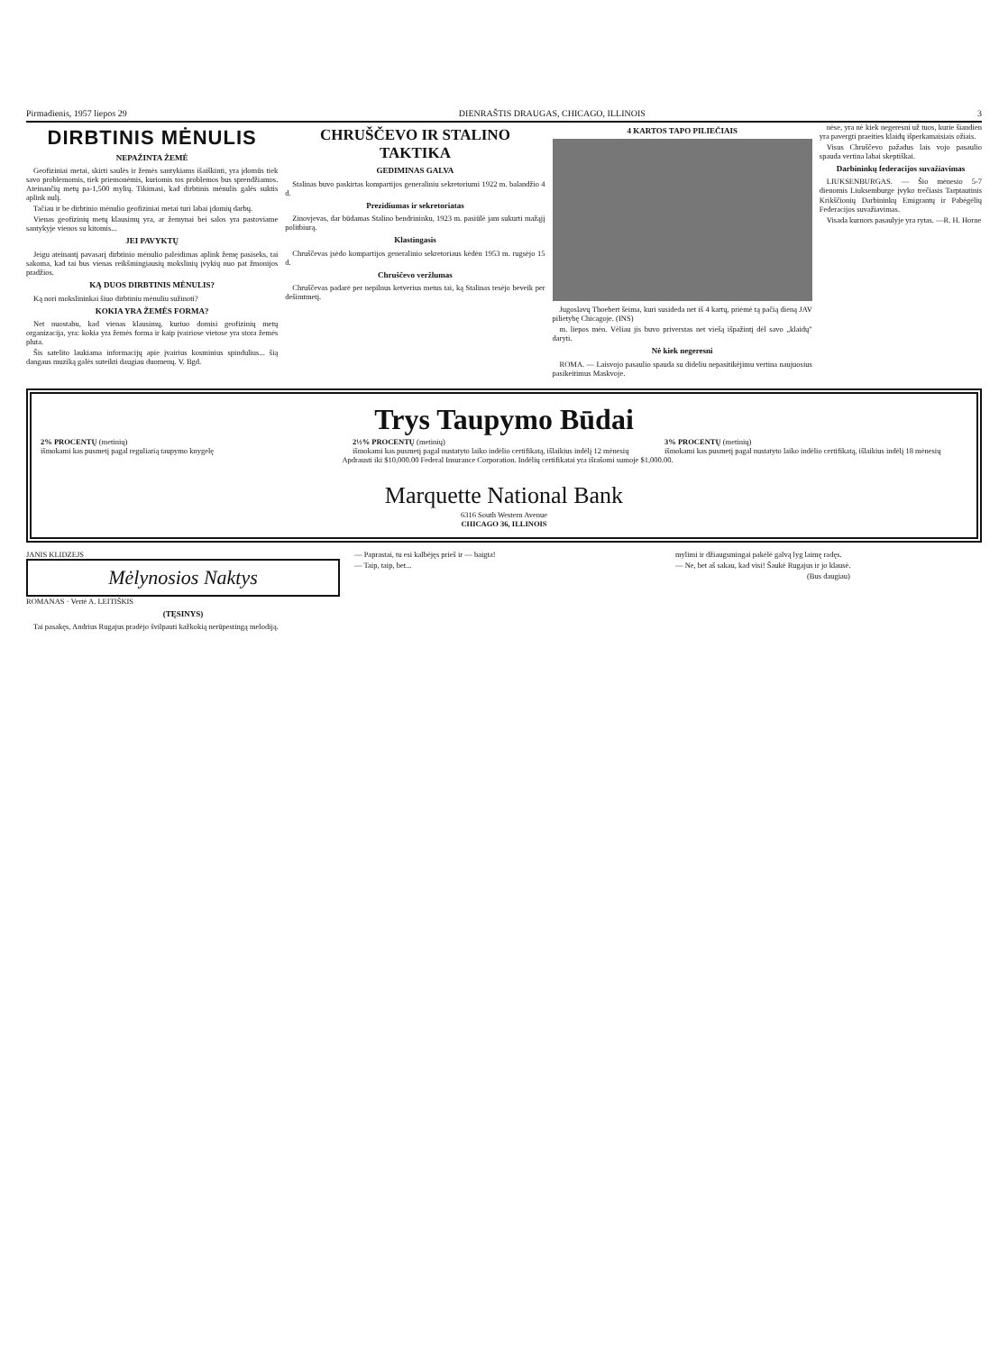Pirmadienis, 1957 liepos 29 DIENRAŠTIS DRAUGAS, CHICAGO, ILLINOIS 3
DIRBTINIS MĖNULIS
NEPAŽINTA ŽEMĖ
Geofiziniai metai, skirti saulės ir žemės santykiams išaiškinti, yra įdomūs tiek savo problemomis, tiek priemonėmis, kuriomis tos problemos bus sprendžiamos. Ateinančių metų pa-1,500 mylių. Tikimasi, kad dirbtinis mėnulis galės suktis aplink nulį.
Tačiau ir be dirbtinio mėnulio geofiziniai metai turi labai įdomių darbų.
Vienas geofizinių metų klausimų yra, ar žemynai bei salos yra pastoviame santykyje vienos su kitomis...
JEI PAVYKTŲ
Jeigu ateinantį pavasarį dirbtinio mėnulio paleidimas aplink žemę pasiseks, tai sakoma, kad tai bus vienas reikšmingiausių mokslinių įvykių nuo pat žmonijos pradžios.
KĄ DUOS DIRBTINIS MĖNULIS?
Ką nori mokslininkai šiuo dirbtiniu mėnuliu sužinoti?
KOKIA YRA ŽEMĖS FORMA?
Net nuostabu, kad vienas klausimų, kuriuo domisi geofizinių metų organizacija, yra: kokia yra žemės forma ir kaip įvairiose vietose yra stora žemės pluta.
Šis satelito laukiama informacijų apie įvairius kosminius spindulius... šią dangaus muziką galės suteikti daugiau duomenų. V. Bgd.
CHRUŠČEVO IR STALINO TAKTIKA
GEDIMINAS GALVA
Stalinas buvo paskirtas kompartijos generaliniu sekretoriumi 1922 m. balandžio 4 d.
Prezidiumas ir sekretoriatas
Zinovjevas, dar būdamas Stalino bendrininku, 1923 m. pasiūlė jam sukurti mažąjį politbiurą.
Klastingasis
Chruščevas įsėdo kompartijos generalinio sekretoriaus kėdėn 1953 m. rugsėjo 15 d.
Chruščevo veržlumas
Chruščevas padarė per nepilnus ketverius metus tai, ką Stalinas tesėjo beveik per dešimtmetį.
4 KARTOS TAPO PILIEČIAIS
Jugoslavų Thoebert šeima, kuri susideda net iš 4 kartų, priėmė tą pačią dieną JAV pilietybę Chicagoje. (INS)
m. liepos mėn. Vėliau jis buvo priverstas net viešą išpažintį dėl savo „klaidų" daryti.
Nė kiek negeresni
ROMA. — Laisvojo pasaulio spauda su dideliu nepasitikėjimu vertina naujuosius pasikeitimus Maskvoje.
nėse, yra nė kiek negeresni už tuos, kurie šiandien yra pavergti praeities klaidų išperkamaisiais ožiais.
Visus Chruščevo pažadus lais vojo pasaulio spauda vertina labai skeptiškai.
Darbininkų federacijos suvažiavimas
LIUKSENBURGAS. — Šio mėnesio 5-7 dienomis Liuksemburge įvyko trečiasis Tarptautinis Krikščionių Darbininkų Emigrantų ir Pabėgėlių Federacijos suvažiavimas.
Visada kurnors pasaulyje yra rytas. —R. H. Horne
Trys Taupymo Būdai
2% PROCENTŲ (metinių)
išmokami kas pusmetį pagal reguliarią taupymo knygelę
2½% PROCENTŲ (metinių)
išmokami kas pusmetį pagal nustatyto laiko indėlio certifikatą, išlaikius indėlį 12 mėnesių
3% PROCENTŲ (metinių)
išmokami kas pusmetį pagal nustatyto laiko indėlio certifikatą, išlaikius indėlį 18 mėnesių
Apdrausti iki $10,000.00 Federal Insurance Corporation. Indėlių certifikatai yra išrašomi sumoje $1,000.00.
Marquette National Bank
6316 South Western Avenue
CHICAGO 36, ILLINOIS
JANIS KLIDZEJS
Mėlynosios Naktys
ROMANAS · Vertė A. LEITIŠKIS
(TĘSINYS)
Tai pasakęs, Andrius Rugajus pradėjo švilpauti kažkokią nerūpestingą melodiją.
— Paprastai, tu esi kalbėjęs prieš ir — baigta!
— Taip, taip, bet...
mylimi ir džiaugsmingai pakėlė galvą lyg laimę radęs.
— Ne, bet aš sakau, kad visi! Šaukė Rugajus ir jo klausė.
(Bus daugiau)